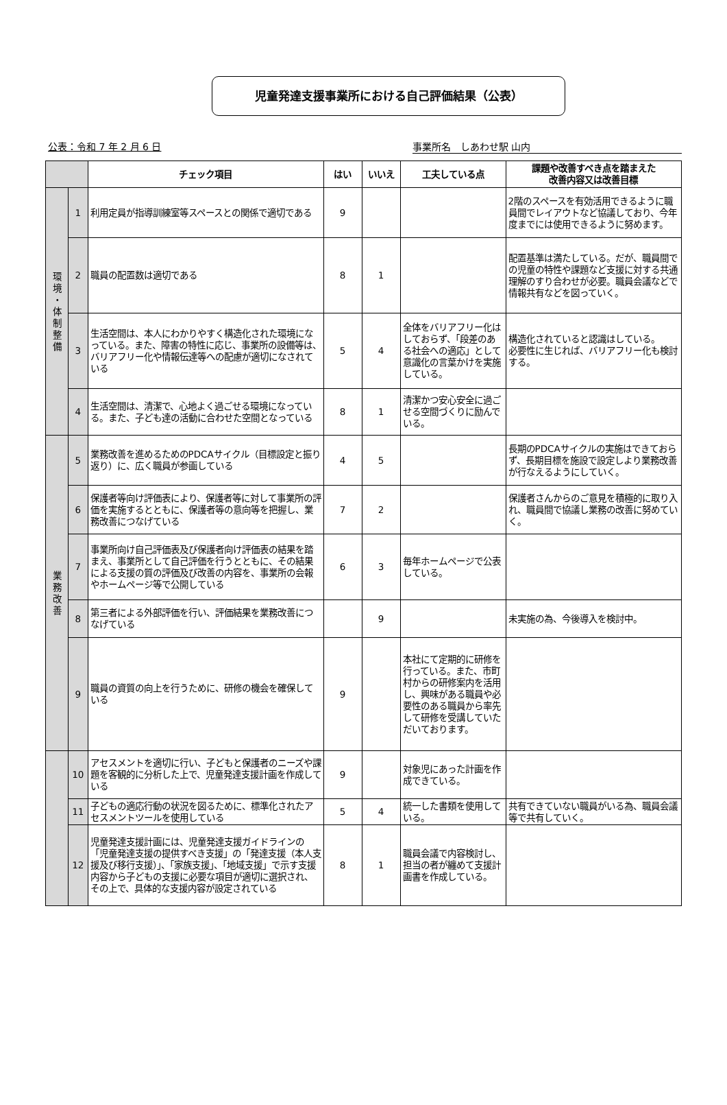児童発達支援事業所における自己評価結果（公表）
公表：令和 7 年 2 月 6 日 事業所名　しあわせ駅 山内
| | | チェック項目 | はい | いいえ | 工夫している点 | 課題や改善すべき点を踏まえた 改善内容又は改善目標 |
| --- | --- | --- | --- | --- | --- | --- |
| 環 境 ・ 体 制 整 備 | 1 | 利用定員が指導訓練室等スペースとの関係で適切である | 9 | | | 2階のスペースを有効活用できるように職員間でレイアウトなど協議しており、今年度までには使用できるように努めます。 |
| | 2 | 職員の配置数は適切である | 8 | 1 | | 配置基準は満たしている。だが、職員間での児童の特性や課題など支援に対する共通理解のすり合わせが必要。職員会議などで情報共有などを図っていく。 |
| | 3 | 生活空間は、本人にわかりやすく構造化された環境になっている。また、障害の特性に応じ、事業所の設備等は、バリアフリー化や情報伝達等への配慮が適切になされている | 5 | 4 | 全体をバリアフリー化はしておらず、「段差のある社会への適応」として意識化の言葉かけを実施している。 | 構造化されていると認識はしている。 必要性に生じれば、バリアフリー化も検討する。 |
| | 4 | 生活空間は、清潔で、心地よく過ごせる環境になっている。また、子ども達の活動に合わせた空間となっている | 8 | 1 | 清潔かつ安心安全に過ごせる空間づくりに励んでいる。 | |
| 業 務 改 善 | 5 | 業務改善を進めるためのPDCAサイクル（目標設定と振り返り）に、広く職員が参画している | 4 | 5 | | 長期のPDCAサイクルの実施はできておらず、長期目標を施設で設定しより業務改善が行なえるようにしていく。 |
| | 6 | 保護者等向け評価表により、保護者等に対して事業所の評価を実施するとともに、保護者等の意向等を把握し、業務改善につなげている | 7 | 2 | | 保護者さんからのご意見を積極的に取り入れ、職員間で協議し業務の改善に努めていく。 |
| | 7 | 事業所向け自己評価表及び保護者向け評価表の結果を踏まえ、事業所として自己評価を行うとともに、その結果による支援の質の評価及び改善の内容を、事業所の会報やホームページ等で公開している | 6 | 3 | 毎年ホームページで公表している。 | |
| | 8 | 第三者による外部評価を行い、評価結果を業務改善につなげている | | 9 | | 未実施の為、今後導入を検討中。 |
| | 9 | 職員の資質の向上を行うために、研修の機会を確保している | 9 | | 本社にて定期的に研修を行っている。また、市町村からの研修案内を活用し、興味がある職員や必要性のある職員から率先して研修を受講していただいております。 | |
| | 10 | アセスメントを適切に行い、子どもと保護者のニーズや課題を客観的に分析した上で、児童発達支援計画を作成している | 9 | | 対象児にあった計画を作成できている。 | |
| | 11 | 子どもの適応行動の状況を図るために、標準化されたアセスメントツールを使用している | 5 | 4 | 統一した書類を使用している。 | 共有できていない職員がいる為、職員会議等で共有していく。 |
| | 12 | 児童発達支援計画には、児童発達支援ガイドラインの「児童発達支援の提供すべき支援」の「発達支援（本人支援及び移行支援）」、「家族支援」、「地域支援」で示す支援内容から子どもの支援に必要な項目が適切に選択され、その上で、具体的な支援内容が設定されている | 8 | 1 | 職員会議で内容検討し、担当の者が纏めて支援計画書を作成している。 | |